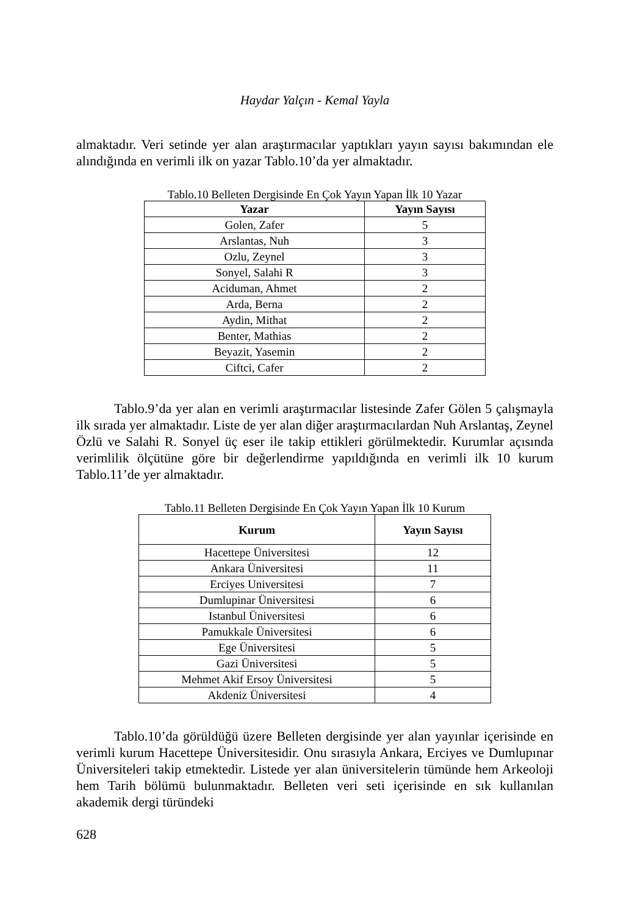Haydar Yalçın - Kemal Yayla
almaktadır. Veri setinde yer alan araştırmacılar yaptıkları yayın sayısı bakımından ele alındığında en verimli ilk on yazar Tablo.10’da yer almaktadır.
Tablo.10 Belleten Dergisinde En Çok Yayın Yapan İlk 10 Yazar
| Yazar | Yayın Sayısı |
| --- | --- |
| Golen, Zafer | 5 |
| Arslantas, Nuh | 3 |
| Ozlu, Zeynel | 3 |
| Sonyel, Salahi R | 3 |
| Aciduman, Ahmet | 2 |
| Arda, Berna | 2 |
| Aydin, Mithat | 2 |
| Benter, Mathias | 2 |
| Beyazit, Yasemin | 2 |
| Ciftci, Cafer | 2 |
Tablo.9’da yer alan en verimli araştırmacılar listesinde Zafer Gölen 5 çalışmayla ilk sırada yer almaktadır. Liste de yer alan diğer araştırmacılardan Nuh Arslantaş, Zeynel Özlü ve Salahi R. Sonyel üç eser ile takip ettikleri görülmektedir. Kurumlar açısında verimlilik ölçütüne göre bir değerlendirme yapıldığında en verimli ilk 10 kurum Tablo.11’de yer almaktadır.
Tablo.11 Belleten Dergisinde En Çok Yayın Yapan İlk 10 Kurum
| Kurum | Yayın Sayısı |
| --- | --- |
| Hacettepe Üniversitesi | 12 |
| Ankara Üniversitesi | 11 |
| Erciyes Universitesi | 7 |
| Dumlupinar Üniversitesi | 6 |
| Istanbul Üniversitesi | 6 |
| Pamukkale Üniversitesi | 6 |
| Ege Üniversitesi | 5 |
| Gazi Üniversitesi | 5 |
| Mehmet Akif Ersoy Üniversitesi | 5 |
| Akdeniz Üniversitesi | 4 |
Tablo.10’da görüldüğü üzere Belleten dergisinde yer alan yayınlar içerisinde en verimli kurum Hacettepe Üniversitesidir. Onu sırasıyla Ankara, Erciyes ve Dumlupınar Üniversiteleri takip etmektedir. Listede yer alan üniversitelerin tümünde hem Arkeoloji hem Tarih bölümü bulunmaktadır. Belleten veri seti içerisinde en sık kullanılan akademik dergi türündeki
628